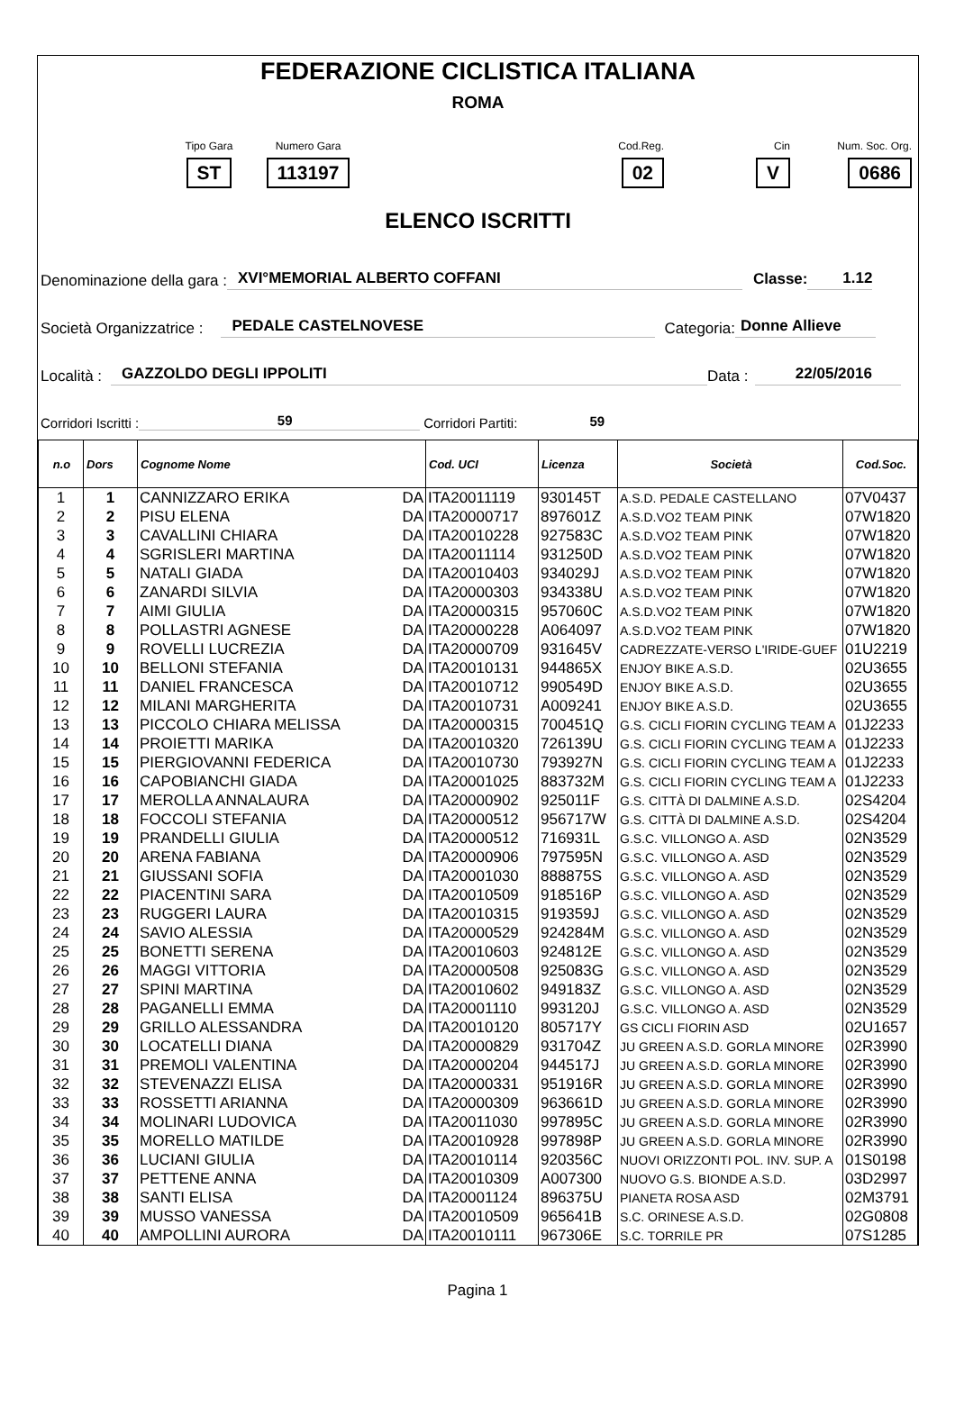FEDERAZIONE CICLISTICA ITALIANA
ROMA
Tipo Gara
ST
Numero Gara
113197
Cod.Reg.
02
Cin
V
Num. Soc. Org.
0686
ELENCO ISCRITTI
Denominazione della gara : XVI°MEMORIAL ALBERTO COFFANI Classe: 1.12
Società Organizzatrice : PEDALE CASTELNOVESE Categoria: Donne Allieve
Località : GAZZOLDO DEGLI IPPOLITI Data : 22/05/2016
Corridori Iscritti : 59 Corridori Partiti: 59
| n.o | Dors | Cognome Nome | Cod. UCI | Licenza | Società | Cod.Soc. |
| --- | --- | --- | --- | --- | --- | --- |
| 1 | 1 | CANNIZZARO ERIKA DA | ITA20011119 | 930145T | A.S.D. PEDALE CASTELLANO | 07V0437 |
| 2 | 2 | PISU ELENA DA | ITA20000717 | 897601Z | A.S.D.VO2 TEAM PINK | 07W1820 |
| 3 | 3 | CAVALLINI CHIARA DA | ITA20010228 | 927583C | A.S.D.VO2 TEAM PINK | 07W1820 |
| 4 | 4 | SGRISLERI MARTINA DA | ITA20011114 | 931250D | A.S.D.VO2 TEAM PINK | 07W1820 |
| 5 | 5 | NATALI GIADA DA | ITA20010403 | 934029J | A.S.D.VO2 TEAM PINK | 07W1820 |
| 6 | 6 | ZANARDI SILVIA DA | ITA20000303 | 934338U | A.S.D.VO2 TEAM PINK | 07W1820 |
| 7 | 7 | AIMI GIULIA DA | ITA20000315 | 957060C | A.S.D.VO2 TEAM PINK | 07W1820 |
| 8 | 8 | POLLASTRI AGNESE DA | ITA20000228 | A064097 | A.S.D.VO2 TEAM PINK | 07W1820 |
| 9 | 9 | ROVELLI LUCREZIA DA | ITA20000709 | 931645V | CADREZZATE-VERSO L'IRIDE-GUEF | 01U2219 |
| 10 | 10 | BELLONI STEFANIA DA | ITA20010131 | 944865X | ENJOY BIKE A.S.D. | 02U3655 |
| 11 | 11 | DANIEL FRANCESCA DA | ITA20010712 | 990549D | ENJOY BIKE A.S.D. | 02U3655 |
| 12 | 12 | MILANI MARGHERITA DA | ITA20010731 | A009241 | ENJOY BIKE A.S.D. | 02U3655 |
| 13 | 13 | PICCOLO CHIARA MELISSA DA | ITA20000315 | 700451Q | G.S. CICLI FIORIN CYCLING TEAM A | 01J2233 |
| 14 | 14 | PROIETTI MARIKA DA | ITA20010320 | 726139U | G.S. CICLI FIORIN CYCLING TEAM A | 01J2233 |
| 15 | 15 | PIERGIOVANNI FEDERICA DA | ITA20010730 | 793927N | G.S. CICLI FIORIN CYCLING TEAM A | 01J2233 |
| 16 | 16 | CAPOBIANCHI GIADA DA | ITA20001025 | 883732M | G.S. CICLI FIORIN CYCLING TEAM A | 01J2233 |
| 17 | 17 | MEROLLA ANNALAURA DA | ITA20000902 | 925011F | G.S. CITTÀ DI DALMINE A.S.D. | 02S4204 |
| 18 | 18 | FOCCOLI STEFANIA DA | ITA20000512 | 956717W | G.S. CITTÀ DI DALMINE A.S.D. | 02S4204 |
| 19 | 19 | PRANDELLI GIULIA DA | ITA20000512 | 716931L | G.S.C. VILLONGO A. ASD | 02N3529 |
| 20 | 20 | ARENA FABIANA DA | ITA20000906 | 797595N | G.S.C. VILLONGO A. ASD | 02N3529 |
| 21 | 21 | GIUSSANI SOFIA DA | ITA20001030 | 888875S | G.S.C. VILLONGO A. ASD | 02N3529 |
| 22 | 22 | PIACENTINI SARA DA | ITA20010509 | 918516P | G.S.C. VILLONGO A. ASD | 02N3529 |
| 23 | 23 | RUGGERI LAURA DA | ITA20010315 | 919359J | G.S.C. VILLONGO A. ASD | 02N3529 |
| 24 | 24 | SAVIO ALESSIA DA | ITA20000529 | 924284M | G.S.C. VILLONGO A. ASD | 02N3529 |
| 25 | 25 | BONETTI SERENA DA | ITA20010603 | 924812E | G.S.C. VILLONGO A. ASD | 02N3529 |
| 26 | 26 | MAGGI VITTORIA DA | ITA20000508 | 925083G | G.S.C. VILLONGO A. ASD | 02N3529 |
| 27 | 27 | SPINI MARTINA DA | ITA20010602 | 949183Z | G.S.C. VILLONGO A. ASD | 02N3529 |
| 28 | 28 | PAGANELLI EMMA DA | ITA20001110 | 993120J | G.S.C. VILLONGO A. ASD | 02N3529 |
| 29 | 29 | GRILLO ALESSANDRA DA | ITA20010120 | 805717Y | GS CICLI FIORIN ASD | 02U1657 |
| 30 | 30 | LOCATELLI DIANA DA | ITA20000829 | 931704Z | JU GREEN A.S.D. GORLA MINORE | 02R3990 |
| 31 | 31 | PREMOLI VALENTINA DA | ITA20000204 | 944517J | JU GREEN A.S.D. GORLA MINORE | 02R3990 |
| 32 | 32 | STEVENAZZI ELISA DA | ITA20000331 | 951916R | JU GREEN A.S.D. GORLA MINORE | 02R3990 |
| 33 | 33 | ROSSETTI ARIANNA DA | ITA20000309 | 963661D | JU GREEN A.S.D. GORLA MINORE | 02R3990 |
| 34 | 34 | MOLINARI LUDOVICA DA | ITA20011030 | 997895C | JU GREEN A.S.D. GORLA MINORE | 02R3990 |
| 35 | 35 | MORELLO MATILDE DA | ITA20010928 | 997898P | JU GREEN A.S.D. GORLA MINORE | 02R3990 |
| 36 | 36 | LUCIANI GIULIA DA | ITA20010114 | 920356C | NUOVI ORIZZONTI POL. INV. SUP. A | 01S0198 |
| 37 | 37 | PETTENE ANNA DA | ITA20010309 | A007300 | NUOVO G.S. BIONDE A.S.D. | 03D2997 |
| 38 | 38 | SANTI ELISA DA | ITA20001124 | 896375U | PIANETA ROSA ASD | 02M3791 |
| 39 | 39 | MUSSO VANESSA DA | ITA20010509 | 965641B | S.C. ORINESE A.S.D. | 02G0808 |
| 40 | 40 | AMPOLLINI AURORA DA | ITA20010111 | 967306E | S.C. TORRILE PR | 07S1285 |
Pagina 1